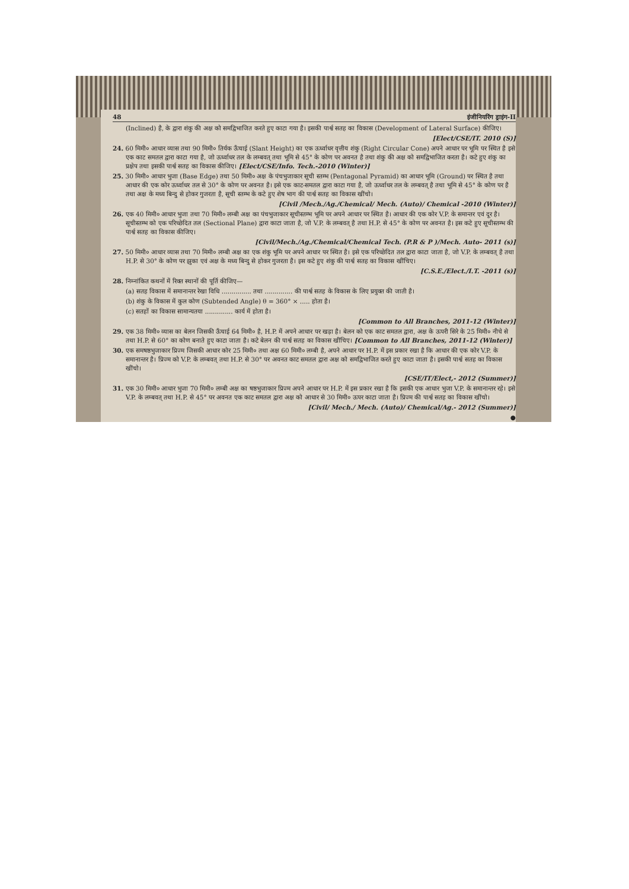48 इंजीनियरिंग ड्राइंग-II
(Inclined) है, के द्वारा शंकु की अक्ष को समद्विभाजित करते हुए काटा गया है। इसकी पार्श्व सतह का विकास (Development of Lateral Surface) कीजिए।
[Elect/CSE/IT. 2010 (S)]
24. 60 मिमी० आधार व्यास तथा 90 मिमी० तिर्यक ऊँचाई (Slant Height) का एक ऊर्ध्वाधर वृत्तीय शंकु (Right Circular Cone) अपने आधार पर भूमि पर स्थित है इसे एक काट समतल द्वारा काटा गया है, जो ऊर्ध्वाधर तल के लम्बवत् तथा भूमि से 45° के कोण पर अवनत है तथा शंकु की अक्ष को समद्विभाजित करता है। कटे हुए शंकु का प्रक्षेप तथा इसकी पार्श्व सतह का विकास कीजिए। [Elect/CSE/Info. Tech.-2010 (Winter)]
25. 30 मिमी० आधार भुजा (Base Edge) तथा 50 मिमी० अक्ष के पंचभुजाकार सूची स्तम्भ (Pentagonal Pyramid) का आधार भूमि (Ground) पर स्थित है तथा आधार की एक कोर ऊर्ध्वाधर तल से 30° के कोण पर अवनत है। इसे एक काट-समतल द्वारा काटा गया है, जो ऊर्ध्वाधर तल के लम्बवत् है तथा भूमि से 45° के कोण पर है तथा अक्ष के मध्य बिन्दु से होकर गुजरता है, सूची स्तम्भ के कटे हुए शेष भाग की पार्श्व सतह का विकास खींचो।
[Civil /Mech./Ag./Chemical/ Mech. (Auto)/ Chemical -2010 (Winter)]
26. एक 40 मिमी० आधार भुजा तथा 70 मिमी० लम्बी अक्ष का पंचभुजाकार सूचीस्तम्भ भूमि पर अपने आधार पर स्थित है। आधार की एक कोर V.P. के समान्तर एवं दूर है। सूचीस्तम्भ को एक परिच्छेदित तल (Sectional Plane) द्वारा काटा जाता है, जो V.P. के लम्बवत् है तथा H.P. से 45° के कोण पर अवनत है। इस कटे हुए सूचीस्तम्भ की पार्श्व सतह का विकास कीजिए।
[Civil/Mech./Ag./Chemical/Chemical Tech. (P.R & P )/Mech. Auto- 2011 (s)]
27. 50 मिमी० आधार व्यास तथा 70 मिमी० लम्बी अक्ष का एक शंकु भूमि पर अपने आधार पर स्थित है। इसे एक परिच्छेदित तल द्वारा काटा जाता है, जो V.P. के लम्बवत् है तथा H.P. से 30° के कोण पर झुका एवं अक्ष के मध्य बिन्दु से होकर गुजरता है। इस कटे हुए शंकु की पार्श्व सतह का विकास खींचिए।
[C.S.E./Elect./I.T. -2011 (s)]
28. निम्नांकित कथनों में रिक्त स्थानों की पूर्ति कीजिए—
(a) सतह विकास में समानान्तर रेखा विधि ............... तथा .............. की पार्श्व सतह के विकास के लिए प्रयुक्त की जाती है।
(b) शंकु के विकास में कुल कोण (Subtended Angle) θ = 360° × ..... होता है।
(c) सतहों का विकास सामान्यतया .............. कार्य में होता है।
[Common to All Branches, 2011-12 (Winter)]
29. एक 38 मिमी० व्यास का बेलन जिसकी ऊँचाई 64 मिमी० है, H.P. में अपने आधार पर खड़ा है। बेलन को एक काट समतल द्वारा, अक्ष के ऊपरी सिरे के 25 मिमी० नीचे से तथा H.P. से 60° का कोण बनाते हुए काटा जाता है। कटे बेलन की पार्श्व सतह का विकास खींचिए। [Common to All Branches, 2011-12 (Winter)]
30. एक समषष्ठभुजाकार प्रिज्म जिसकी आधार कोर 25 मिमी० तथा अक्ष 60 मिमी० लम्बी है, अपने आधार पर H.P. में इस प्रकार रखा है कि आधार की एक कोर V.P. के समानान्तर है। प्रिज्म को V.P. के लम्बवत् तथा H.P. से 30° पर अवनत काट समतल द्वारा अक्ष को समद्विभाजित करते हुए काटा जाता है। इसकी पार्श्व सतह का विकास खींचो।
[CSE/IT/Elect,- 2012 (Summer)]
31. एक 30 मिमी० आधार भुजा 70 मिमी० लम्बी अक्ष का षष्ठभुजाकार प्रिज्म अपने आधार पर H.P. में इस प्रकार रखा है कि इसकी एक आधार भुजा V.P. के समानान्तर रहे। इसे V.P. के लम्बवत् तथा H.P. से 45° पर अवनत एक काट समतल द्वारा अक्ष को आधार से 30 मिमी० ऊपर काटा जाता है। प्रिज्म की पार्श्व सतह का विकास खींचो।
[Civil/ Mech./ Mech. (Auto)/ Chemical/Ag.- 2012 (Summer)]
●